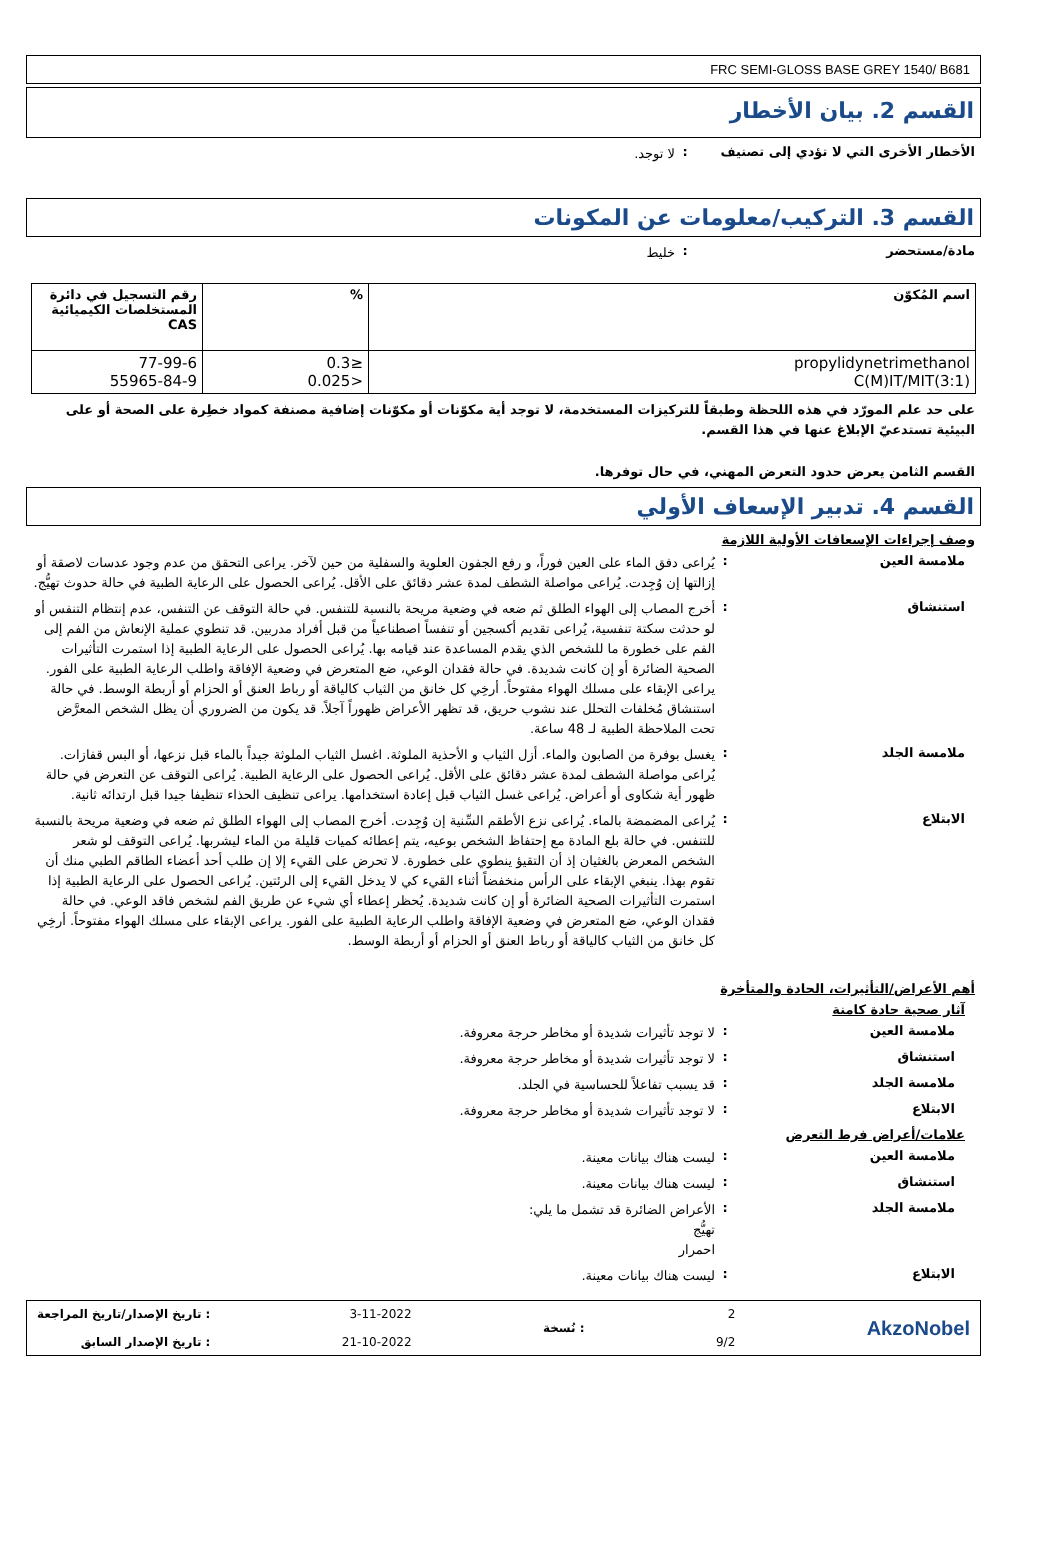FRC SEMI-GLOSS BASE GREY 1540/ B681
القسم 2. بيان الأخطار
الأخطار الأخرى التي لا تؤدي إلى تصنيف
:
لا توجد.
القسم 3. التركيب/معلومات عن المكونات
مادة/مستحضر :
خليط
| اسم المُكوّن | % | رقم التسجيل في دائرة المستخلصات الكيميائية CAS |
| --- | --- | --- |
| propylidynetrimethanol C(M)IT/MIT(3:1) | ≤0.3 <0.025 | 77-99-6 55965-84-9 |
على حد علم المورّد في هذه اللحظة وطبقاً للتركيزات المستخدمة، لا توجد أية مكوّنات أو مكوّنات إضافية مصنفة كمواد خطِرة على الصحة أو على البيئية تستدعيّ الإبلاغ عنها في هذا القسم.
القسم الثامن يعرض حدود التعرض المهني، في حال توفرها.
القسم 4. تدبير الإسعاف الأولي
وصف إجراءات الإسعافات الأولية اللازمة
ملامسة العين :
يُراعى دفق الماء على العين فوراً، و رفع الجفون العلوية والسفلية من حين لآخر. يراعى التحقق من عدم وجود عدسات لاصقة أو إزالتها إن وُجِدت. يُراعى مواصلة الشطف لمدة عشر دقائق على الأقل. يُراعى الحصول على الرعاية الطبية في حالة حدوث تهيُّج.
استنشاق :
أخرج المصاب إلى الهواء الطلق ثم ضعه في وضعية مريحة بالنسبة للتنفس. في حالة التوقف عن التنفس، عدم إنتظام التنفس أو لو حدثت سكتة تنفسية، يُراعى تقديم أكسجين أو تنفساً اصطناعياً من قبل أفراد مدربين. قد تنطوي عملية الإنعاش من الفم إلى الفم على خطورة ما للشخص الذي يقدم المساعدة عند قيامه بها. يُراعى الحصول على الرعاية الطبية إذا استمرت التأثيرات الصحية الضائرة أو إن كانت شديدة. في حالة فقدان الوعي، ضع المتعرض في وضعية الإفاقة واطلب الرعاية الطبية على الفور. يراعى الإبقاء على مسلك الهواء مفتوحاً. أرخِي كل خانق من الثياب كالياقة أو رباط العنق أو الحزام أو أربطة الوسط. في حالة استنشاق مُخلفات التحلل عند نشوب حريق، قد تظهر الأعراض ظهوراً آجلاً. قد يكون من الضروري أن يظل الشخص المعرَّض تحت الملاحظة الطبية لـ 48 ساعة.
ملامسة الجلد :
يغسل بوفرة من الصابون والماء. أزل الثياب و الأحذية الملوثة. اغسل الثياب الملوثة جيداً بالماء قبل نزعها، أو البس قفازات. يُراعى مواصلة الشطف لمدة عشر دقائق على الأقل. يُراعى الحصول على الرعاية الطبية. يُراعى التوقف عن التعرض في حالة ظهور أية شكاوى أو أعراض. يُراعى غسل الثياب قبل إعادة استخدامها. يراعى تنظيف الحذاء تنظيفا جيدا قبل ارتدائه ثانية.
الابتلاع :
يُراعى المضمضة بالماء. يُراعى نزع الأطقم السِّنية إن وُجِدت. أخرج المصاب إلى الهواء الطلق ثم ضعه في وضعية مريحة بالنسبة للتنفس. في حالة بلع المادة مع إحتفاظ الشخص بوعيه، يتم إعطائه كميات قليلة من الماء ليشربها. يُراعى التوقف لو شعر الشخص المعرض بالغثيان إذ أن التقيؤ ينطوي على خطورة. لا تحرض على القيء إلا إن طلب أحد أعضاء الطاقم الطبي منك أن تقوم بهذا. ينبغي الإبقاء على الرأس منخفضاً أثناء القيء كي لا يدخل القيء إلى الرئتين. يُراعى الحصول على الرعاية الطبية إذا استمرت التأثيرات الصحية الضائرة أو إن كانت شديدة. يُحظر إعطاء أي شيء عن طريق الفم لشخص فاقد الوعي. في حالة فقدان الوعي، ضع المتعرض في وضعية الإفاقة واطلب الرعاية الطبية على الفور. يراعى الإبقاء على مسلك الهواء مفتوحاً. أرخِي كل خانق من الثياب كالياقة أو رباط العنق أو الحزام أو أربطة الوسط.
أهم الأعراض/التأثيرات، الحادة والمتأخرة
آثار صحية حادة كامنة
ملامسة العين :
لا توجد تأثيرات شديدة أو مخاطر حرجة معروفة.
استنشاق :
لا توجد تأثيرات شديدة أو مخاطر حرجة معروفة.
ملامسة الجلد :
قد يسبب تفاعلاً للحساسية في الجلد.
الابتلاع :
لا توجد تأثيرات شديدة أو مخاطر حرجة معروفة.
علامات/أعراض فرط التعرض
ملامسة العين :
ليست هناك بيانات معينة.
استنشاق :
ليست هناك بيانات معينة.
ملامسة الجلد :
الأعراض الضائرة قد تشمل ما يلي:
تهيُّج
احمرار
الابتلاع :
ليست هناك بيانات معينة.
AkzoNobel
2
9/2
: نُسخة
3-11-2022
21-10-2022
: تاريخ الإصدار/تاريخ المراجعة
: تاريخ الإصدار السابق